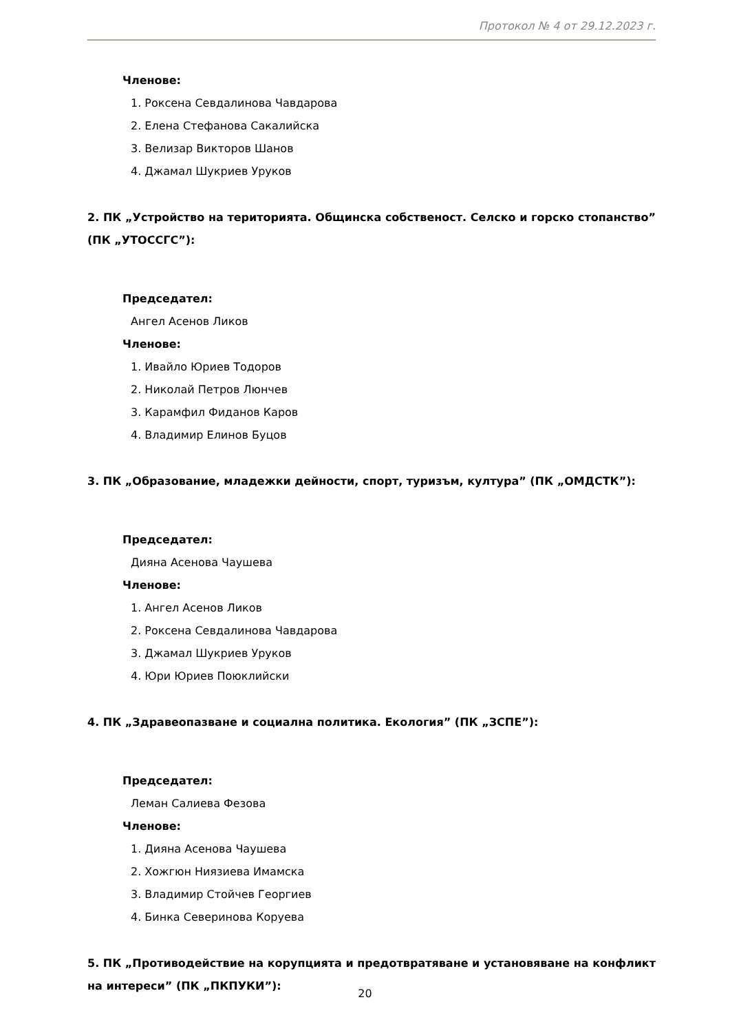Протокол № 4 от 29.12.2023 г.
Членове:
1. Роксена Севдалинова Чавдарова
2. Елена Стефанова Сакалийска
3. Велизар Викторов Шанов
4. Джамал Шукриев Уруков
2. ПК „Устройство на територията. Общинска собственост. Селско и горско стопанство” (ПК „УТОССГС”):
Председател:
Ангел Асенов Ликов
Членове:
1. Ивайло Юриев Тодоров
2. Николай Петров Люнчев
3. Карамфил Фиданов Каров
4. Владимир Елинов Буцов
3. ПК „Образование, младежки дейности, спорт, туризъм, култура” (ПК „ОМДСТК”):
Председател:
Дияна Асенова Чаушева
Членове:
1. Ангел Асенов Ликов
2. Роксена Севдалинова Чавдарова
3. Джамал Шукриев Уруков
4. Юри Юриев Поюклийски
4. ПК „Здравеопазване и социална политика. Екология” (ПК „ЗСПЕ”):
Председател:
Леман Салиева Фезова
Членове:
1. Дияна Асенова Чаушева
2. Хожгюн Ниязиева Имамска
3. Владимир Стойчев Георгиев
4. Бинка Северинова Коруева
5. ПК „Противодействие на корупцията и предотвратяване и установяване на конфликт на интереси” (ПК „ПКПУКИ”):
20